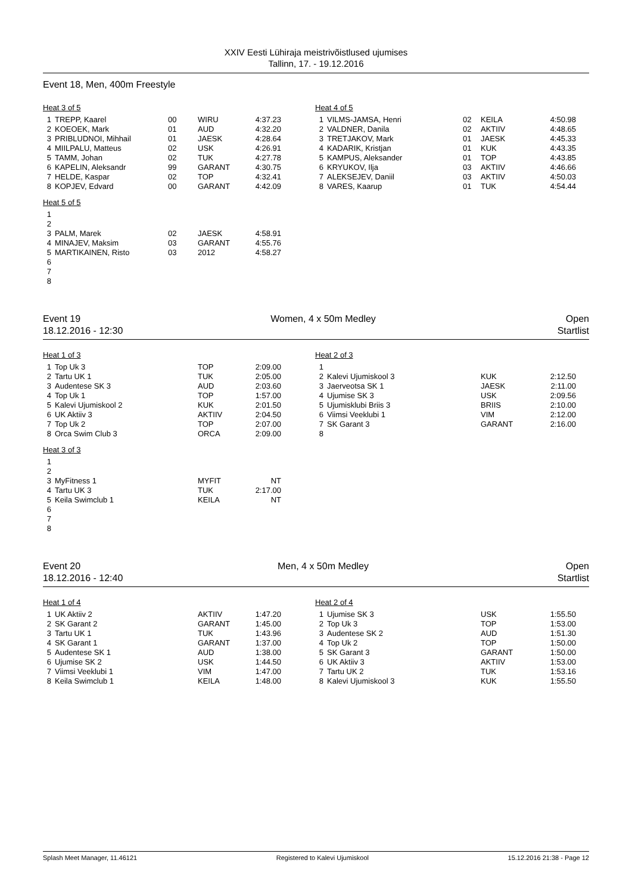XXIV Eesti Lühiraja meistrivõistlused ujumises
Tallinn, 17. - 19.12.2016
Event 18, Men, 400m Freestyle
Heat 3 of 5
| 1 | TREPP, Kaarel | 00 | WIRU | 4:37.23 |
| 2 | KOEOEK, Mark | 01 | AUD | 4:32.20 |
| 3 | PRIBLUDNOI, Mihhail | 01 | JAESK | 4:28.64 |
| 4 | MIILPALU, Matteus | 02 | USK | 4:26.91 |
| 5 | TAMM, Johan | 02 | TUK | 4:27.78 |
| 6 | KAPELIN, Aleksandr | 99 | GARANT | 4:30.75 |
| 7 | HELDE, Kaspar | 02 | TOP | 4:32.41 |
| 8 | KOPJEV, Edvard | 00 | GARANT | 4:42.09 |
Heat 4 of 5
| 1 | VILMS-JAMSA, Henri | 02 | KEILA | 4:50.98 |
| 2 | VALDNER, Danila | 02 | AKTIIV | 4:48.65 |
| 3 | TRETJAKOV, Mark | 01 | JAESK | 4:45.33 |
| 4 | KADARIK, Kristjan | 01 | KUK | 4:43.35 |
| 5 | KAMPUS, Aleksander | 01 | TOP | 4:43.85 |
| 6 | KRYUKOV, Ilja | 03 | AKTIIV | 4:46.66 |
| 7 | ALEKSEJEV, Daniil | 03 | AKTIIV | 4:50.03 |
| 8 | VARES, Kaarup | 01 | TUK | 4:54.44 |
Heat 5 of 5
| 1 | | | | |
| 2 | | | | |
| 3 | PALM, Marek | 02 | JAESK | 4:58.91 |
| 4 | MINAJEV, Maksim | 03 | GARANT | 4:55.76 |
| 5 | MARTIKAINEN, Risto | 03 | 2012 | 4:58.27 |
| 6 | | | | |
| 7 | | | | |
| 8 | | | | |
Event 19 Women, 4 x 50m Medley Open
18.12.2016 - 12:30 Startlist
Heat 1 of 3
| 1 | Top Uk 3 | TOP | 2:09.00 |
| 2 | Tartu UK 1 | TUK | 2:05.00 |
| 3 | Audentese SK 3 | AUD | 2:03.60 |
| 4 | Top Uk 1 | TOP | 1:57.00 |
| 5 | Kalevi Ujumiskool 2 | KUK | 2:01.50 |
| 6 | UK Aktiiv 3 | AKTIIV | 2:04.50 |
| 7 | Top Uk 2 | TOP | 2:07.00 |
| 8 | Orca Swim Club 3 | ORCA | 2:09.00 |
Heat 2 of 3
| 1 | | | |
| 2 | Kalevi Ujumiskool 3 | KUK | 2:12.50 |
| 3 | Jaerveotsa SK 1 | JAESK | 2:11.00 |
| 4 | Ujumise SK 3 | USK | 2:09.56 |
| 5 | Ujumisklubi Briis 3 | BRIIS | 2:10.00 |
| 6 | Viimsi Veeklubi 1 | VIM | 2:12.00 |
| 7 | SK Garant 3 | GARANT | 2:16.00 |
| 8 | | | |
Heat 3 of 3
| 1 | | | |
| 2 | | | |
| 3 | MyFitness 1 | MYFIT | NT |
| 4 | Tartu UK 3 | TUK | 2:17.00 |
| 5 | Keila Swimclub 1 | KEILA | NT |
| 6 | | | |
| 7 | | | |
| 8 | | | |
Event 20 Men, 4 x 50m Medley Open
18.12.2016 - 12:40 Startlist
Heat 1 of 4
| 1 | UK Aktiiv 2 | AKTIIV | 1:47.20 |
| 2 | SK Garant 2 | GARANT | 1:45.00 |
| 3 | Tartu UK 1 | TUK | 1:43.96 |
| 4 | SK Garant 1 | GARANT | 1:37.00 |
| 5 | Audentese SK 1 | AUD | 1:38.00 |
| 6 | Ujumise SK 2 | USK | 1:44.50 |
| 7 | Viimsi Veeklubi 1 | VIM | 1:47.00 |
| 8 | Keila Swimclub 1 | KEILA | 1:48.00 |
Heat 2 of 4
| 1 | Ujumise SK 3 | USK | 1:55.50 |
| 2 | Top Uk 3 | TOP | 1:53.00 |
| 3 | Audentese SK 2 | AUD | 1:51.30 |
| 4 | Top Uk 2 | TOP | 1:50.00 |
| 5 | SK Garant 3 | GARANT | 1:50.00 |
| 6 | UK Aktiiv 3 | AKTIIV | 1:53.00 |
| 7 | Tartu UK 2 | TUK | 1:53.16 |
| 8 | Kalevi Ujumiskool 3 | KUK | 1:55.50 |
Splash Meet Manager, 11.46121 Registered to Kalevi Ujumiskool 15.12.2016 21:38 - Page 12